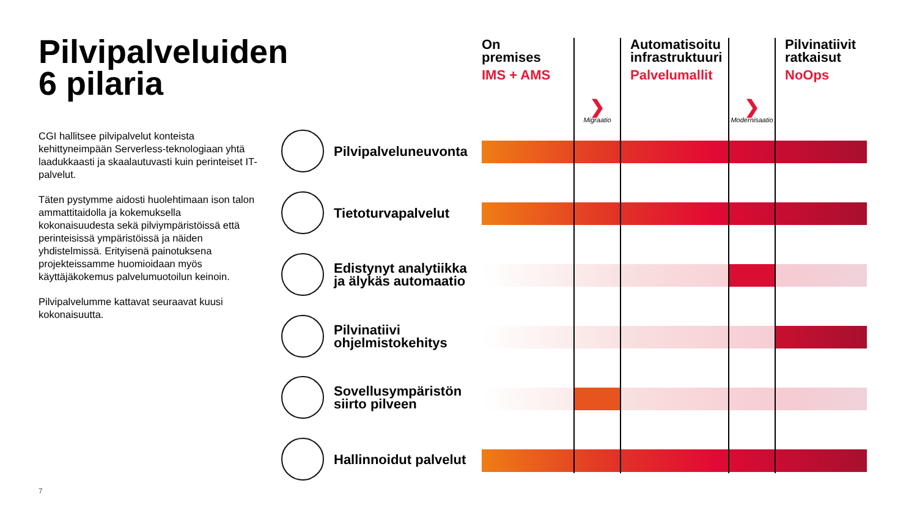Pilvipalveluiden 6 pilaria
CGI hallitsee pilvipalvelut konteista kehittyneimpään Serverless-teknologiaan yhtä laadukkaasti ja skaalautuvasti kuin perinteiset IT-palvelut.
Täten pystymme aidosti huolehtimaan ison talon ammattitaidolla ja kokemuksella kokonaisuudesta sekä pilviympäristöissä että perinteisissä ympäristöissä ja näiden yhdistelmissä. Erityisenä painotuksena projekteissamme huomioidaan myös käyttäjäkokemus palvelumuotoilun keinoin.
Pilvipalvelumme kattavat seuraavat kuusi kokonaisuutta.
7
On
premises
IMS + AMS
Automatisoitu
infrastruktuuri
Palvelumallit
Pilvinatiivit
ratkaisut
NoOps
❯
Migraatio
❯
Modernisaatio
Pilvipalveluneuvonta
Tietoturvapalvelut
Edistynyt analytiikka ja älykäs automaatio
Pilvinatiivi ohjelmistokehitys
Sovellusympäristön siirto pilveen
Hallinnoidut palvelut